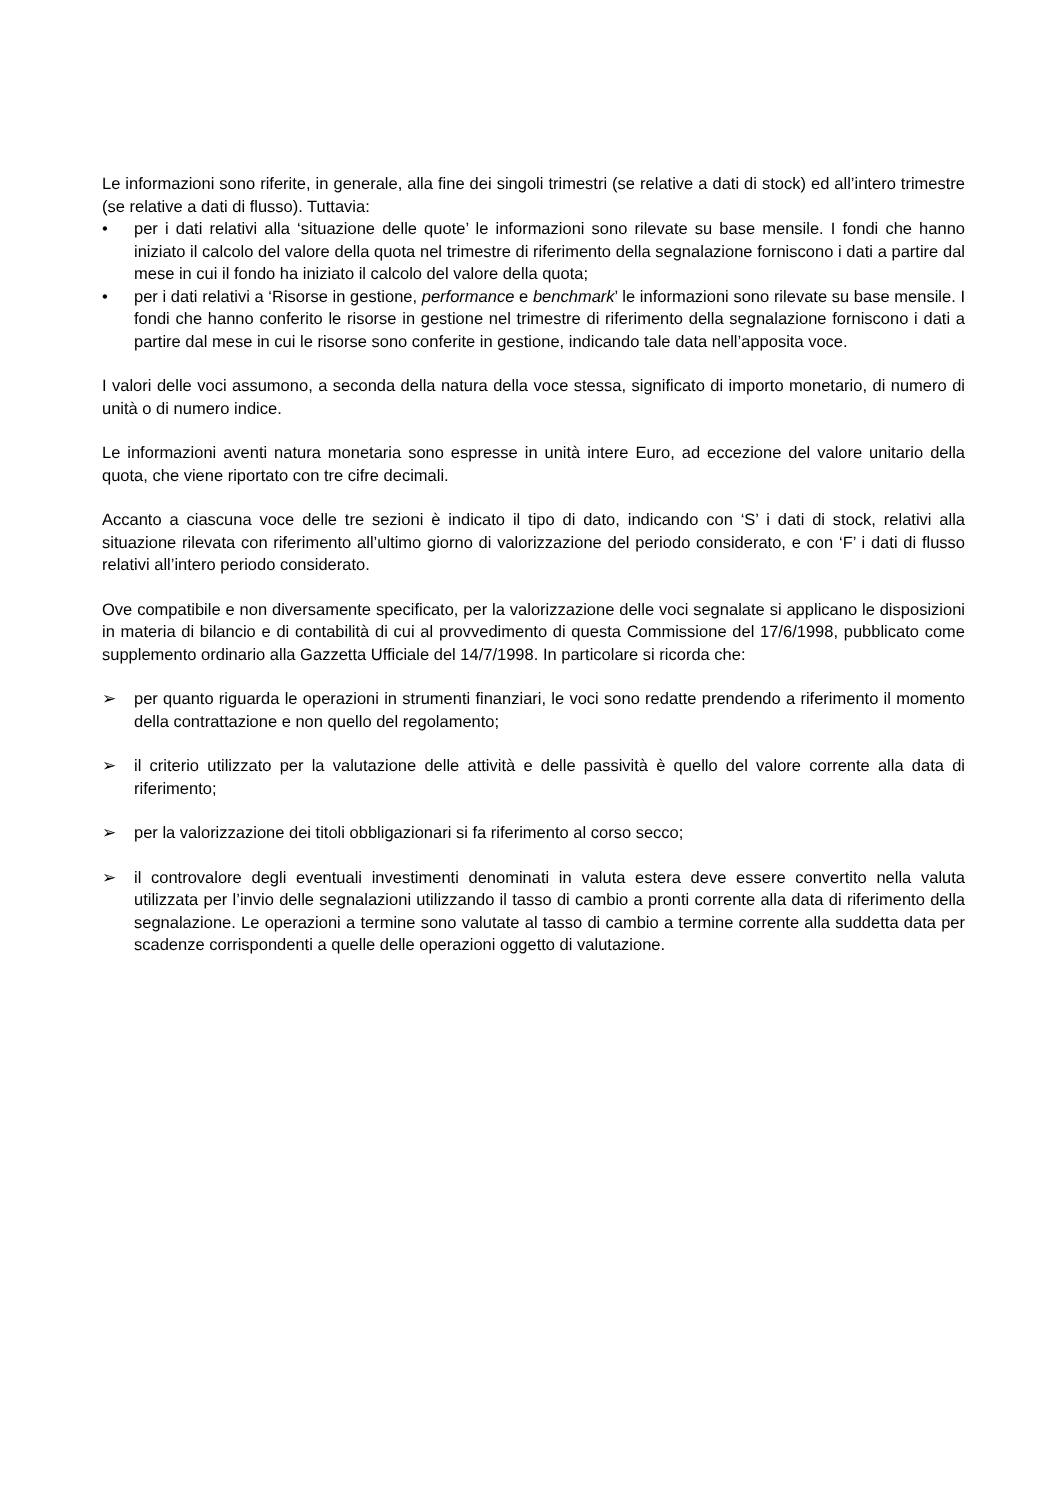Le informazioni sono riferite, in generale, alla fine dei singoli trimestri (se relative a dati di stock) ed all’intero trimestre (se relative a dati di flusso). Tuttavia:
• per i dati relativi alla ‘situazione delle quote’ le informazioni sono rilevate su base mensile. I fondi che hanno iniziato il calcolo del valore della quota nel trimestre di riferimento della segnalazione forniscono i dati a partire dal mese in cui il fondo ha iniziato il calcolo del valore della quota;
• per i dati relativi a ‘Risorse in gestione, performance e benchmark’ le informazioni sono rilevate su base mensile. I fondi che hanno conferito le risorse in gestione nel trimestre di riferimento della segnalazione forniscono i dati a partire dal mese in cui le risorse sono conferite in gestione, indicando tale data nell’apposita voce.
I valori delle voci assumono, a seconda della natura della voce stessa, significato di importo monetario, di numero di unità o di numero indice.
Le informazioni aventi natura monetaria sono espresse in unità intere Euro, ad eccezione del valore unitario della quota, che viene riportato con tre cifre decimali.
Accanto a ciascuna voce delle tre sezioni è indicato il tipo di dato, indicando con ‘S’ i dati di stock, relativi alla situazione rilevata con riferimento all’ultimo giorno di valorizzazione del periodo considerato, e con ‘F’ i dati di flusso relativi all’intero periodo considerato.
Ove compatibile e non diversamente specificato, per la valorizzazione delle voci segnalate si applicano le disposizioni in materia di bilancio e di contabilità di cui al provvedimento di questa Commissione del 17/6/1998, pubblicato come supplemento ordinario alla Gazzetta Ufficiale del 14/7/1998. In particolare si ricorda che:
➢ per quanto riguarda le operazioni in strumenti finanziari, le voci sono redatte prendendo a riferimento il momento della contrattazione e non quello del regolamento;
➢ il criterio utilizzato per la valutazione delle attività e delle passività è quello del valore corrente alla data di riferimento;
➢ per la valorizzazione dei titoli obbligazionari si fa riferimento al corso secco;
➢ il controvalore degli eventuali investimenti denominati in valuta estera deve essere convertito nella valuta utilizzata per l’invio delle segnalazioni utilizzando il tasso di cambio a pronti corrente alla data di riferimento della segnalazione. Le operazioni a termine sono valutate al tasso di cambio a termine corrente alla suddetta data per scadenze corrispondenti a quelle delle operazioni oggetto di valutazione.